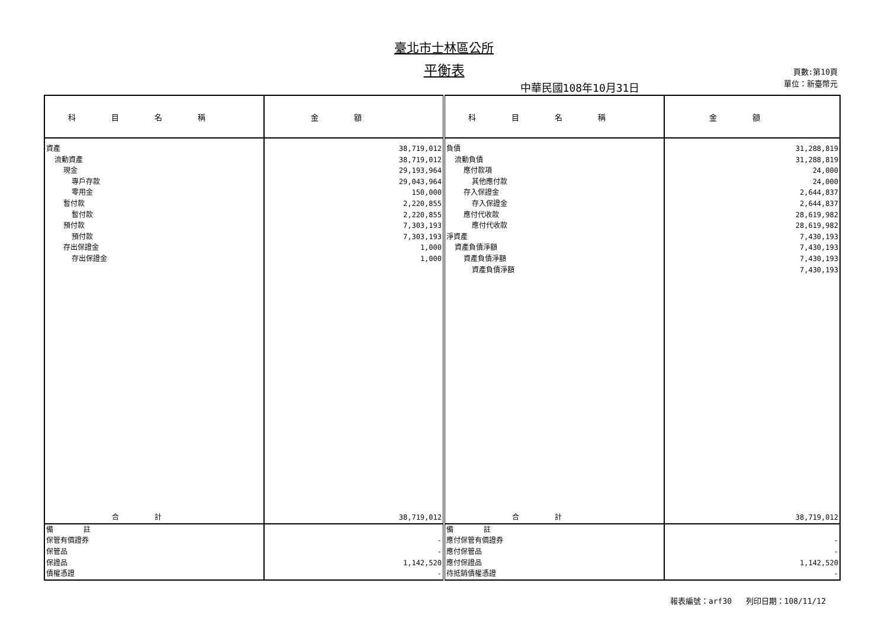臺北市士林區公所
平衡表
中華民國108年10月31日
頁數:第10頁
單位：新臺幣元
| 科目名稱 | 金額 | 科目名稱 | 金額 |
| --- | --- | --- | --- |
| 資產 流動資產 現金 專戶存款 零用金 暫付款 暫付款 預付款 預付款 存出保證金 存出保證金 | 38,719,012 38,719,012 29,193,964 29,043,964 150,000 2,220,855 2,220,855 7,303,193 7,303,193 1,000 1,000 | 負債 流動負債 應付款項 其他應付款 存入保證金 存入保證金 應付代收款 應付代收款 淨資產 資產負債淨額 資產負債淨額 資產負債淨額 | 31,288,819 31,288,819 24,000 24,000 2,644,837 2,644,837 28,619,982 28,619,982 7,430,193 7,430,193 7,430,193 7,430,193 |
| 合計 | 38,719,012 | 合計 | 38,719,012 |
| 備 註 保管有價證券 保管品 保證品 債權憑證 | - - 1,142,520 - | 備 註 應付保管有價證券 應付保管品 應付保證品 待抵銷債權憑證 | - - 1,142,520 - |
報表編號：arf30 列印日期：108/11/12